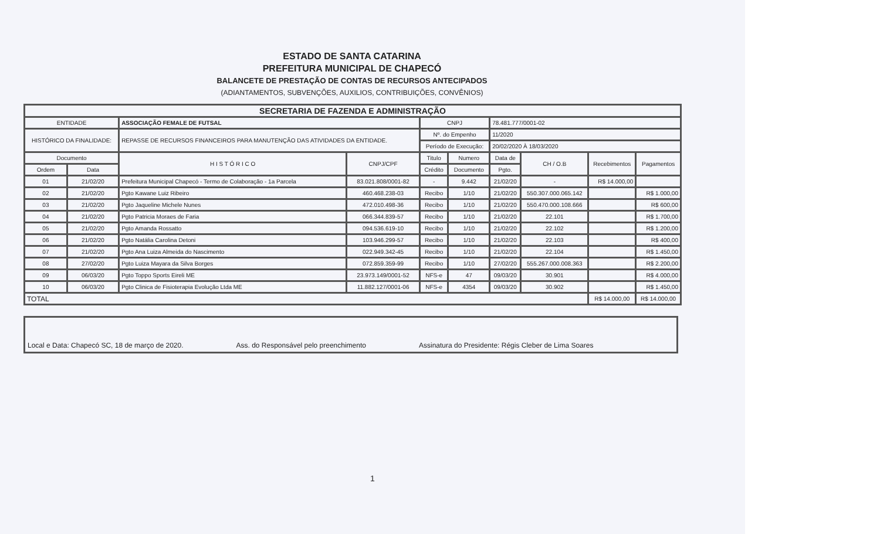ESTADO DE SANTA CATARINA
PREFEITURA MUNICIPAL DE CHAPECÓ
BALANCETE DE PRESTAÇÃO DE CONTAS DE RECURSOS ANTECIPADOS
(ADIANTAMENTOS, SUBVENÇÕES, AUXILIOS, CONTRIBUIÇÕES, CONVÊNIOS)
| SECRETARIA DE FAZENDA E ADMINISTRAÇÃO | | | | | | | | | |
| --- | --- | --- | --- | --- | --- | --- | --- | --- | --- |
| ENTIDADE | | ASSOCIAÇÃO FEMALE DE FUTSAL | | CNPJ | | 78.481.777/0001-02 | | | |
| HISTÓRICO DA FINALIDADE: | | REPASSE DE RECURSOS FINANCEIROS PARA MANUTENÇÃO DAS ATIVIDADES DA ENTIDADE. | | Nº. do Empenho | | 11/2020 | | | |
| | | | | Período de Execução: | | 20/02/2020 À 18/03/2020 | | | |
| Documento | | H I S T Ó R I C O | CNPJ/CPF | Titulo | Numero | Data de | CH / O.B | Recebimentos | Pagamentos |
| Ordem | Data | | | Crédito | Documento | Pgto. | | | |
| 01 | 21/02/20 | Prefeitura Municipal Chapecó - Termo de Colaboração - 1a Parcela | 83.021.808/0001-82 | - | 9.442 | 21/02/20 | - | R$ 14.000,00 | |
| 02 | 21/02/20 | Pgto Kawane Luiz Ribeiro | 460.468.238-03 | Recibo | 1/10 | 21/02/20 | 550.307.000.065.142 | | R$ 1.000,00 |
| 03 | 21/02/20 | Pgto Jaqueline Michele Nunes | 472.010.498-36 | Recibo | 1/10 | 21/02/20 | 550.470.000.108.666 | | R$ 600,00 |
| 04 | 21/02/20 | Pgto Patricia Moraes de Faria | 066.344.839-57 | Recibo | 1/10 | 21/02/20 | 22.101 | | R$ 1.700,00 |
| 05 | 21/02/20 | Pgto Amanda Rossatto | 094.536.619-10 | Recibo | 1/10 | 21/02/20 | 22.102 | | R$ 1.200,00 |
| 06 | 21/02/20 | Pgto Natália Carolina Detoni | 103.946.299-57 | Recibo | 1/10 | 21/02/20 | 22.103 | | R$ 400,00 |
| 07 | 21/02/20 | Pgto Ana Luiza Almeida do Nascimento | 022.949.342-45 | Recibo | 1/10 | 21/02/20 | 22.104 | | R$ 1.450,00 |
| 08 | 27/02/20 | Pgto Luiza Mayara da Silva Borges | 072.859.359-99 | Recibo | 1/10 | 27/02/20 | 555.267.000.008.363 | | R$ 2.200,00 |
| 09 | 06/03/20 | Pgto Toppo Sports Eireli ME | 23.973.149/0001-52 | NFS-e | 47 | 09/03/20 | 30.901 | | R$ 4.000,00 |
| 10 | 06/03/20 | Pgto Clinica de Fisioterapia Evolução Ltda ME | 11.882.127/0001-06 | NFS-e | 4354 | 09/03/20 | 30.902 | | R$ 1.450,00 |
| TOTAL | | | | | | | | R$ 14.000,00 | R$ 14.000,00 |
Local e Data: Chapecó SC, 18 de março de 2020. Ass. do Responsável pelo preenchimento Assinatura do Presidente: Régis Cleber de Lima Soares
1